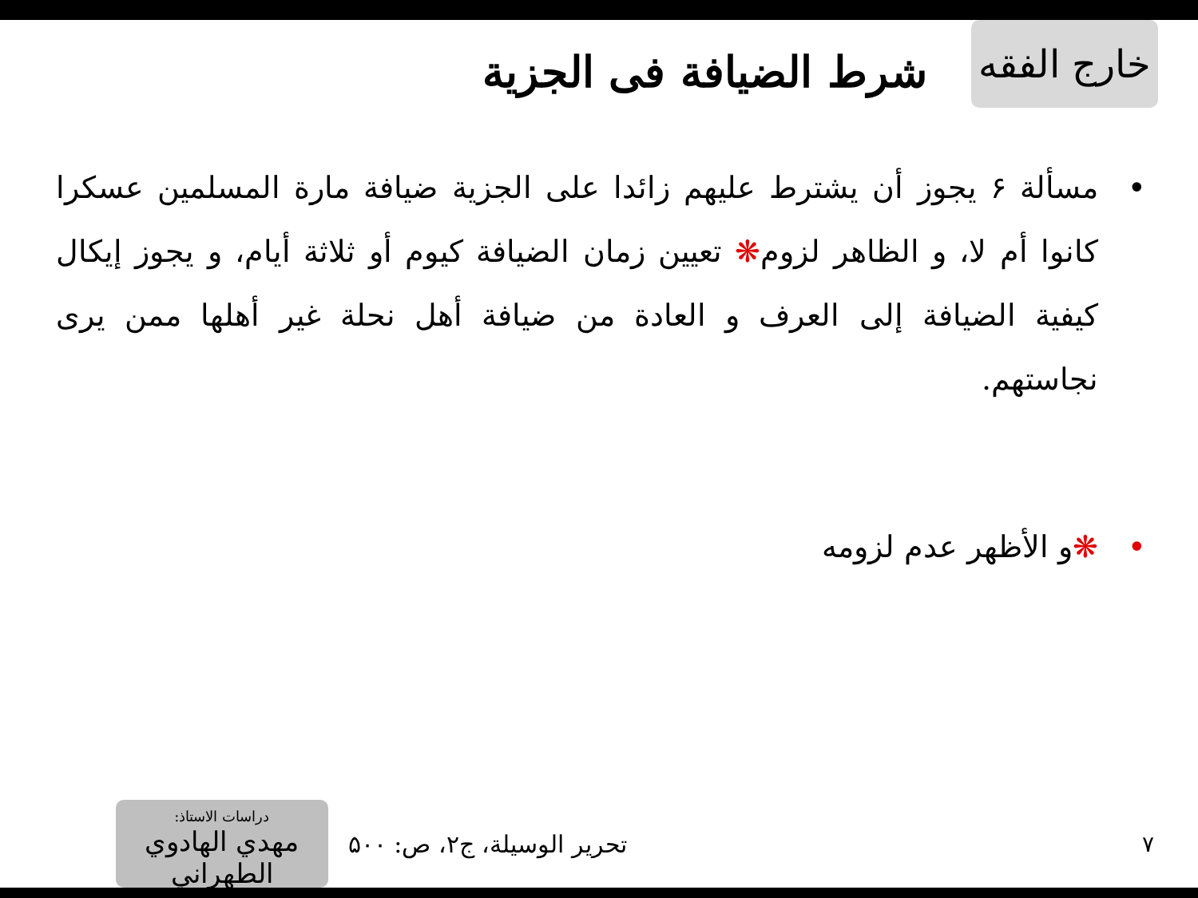خارج الفقه
شرط الضيافة فى الجزية
• مسألة ۶ يجوز أن يشترط عليهم زائدا على الجزية ضيافة مارة المسلمين عسكرا كانوا أم لا، و الظاهر لزوم❋ تعيين زمان الضيافة كيوم أو ثلاثة أيام، و يجوز إيكال كيفية الضيافة إلى العرف و العادة من ضيافة أهل نحلة غير أهلها ممن يرى نجاستهم.
• ❋و الأظهر عدم لزومه
۷ تحرير الوسيلة، ج۲، ص: ۵۰۰
دراسات الاستاذ:
مهدي الهادوي الطهراني